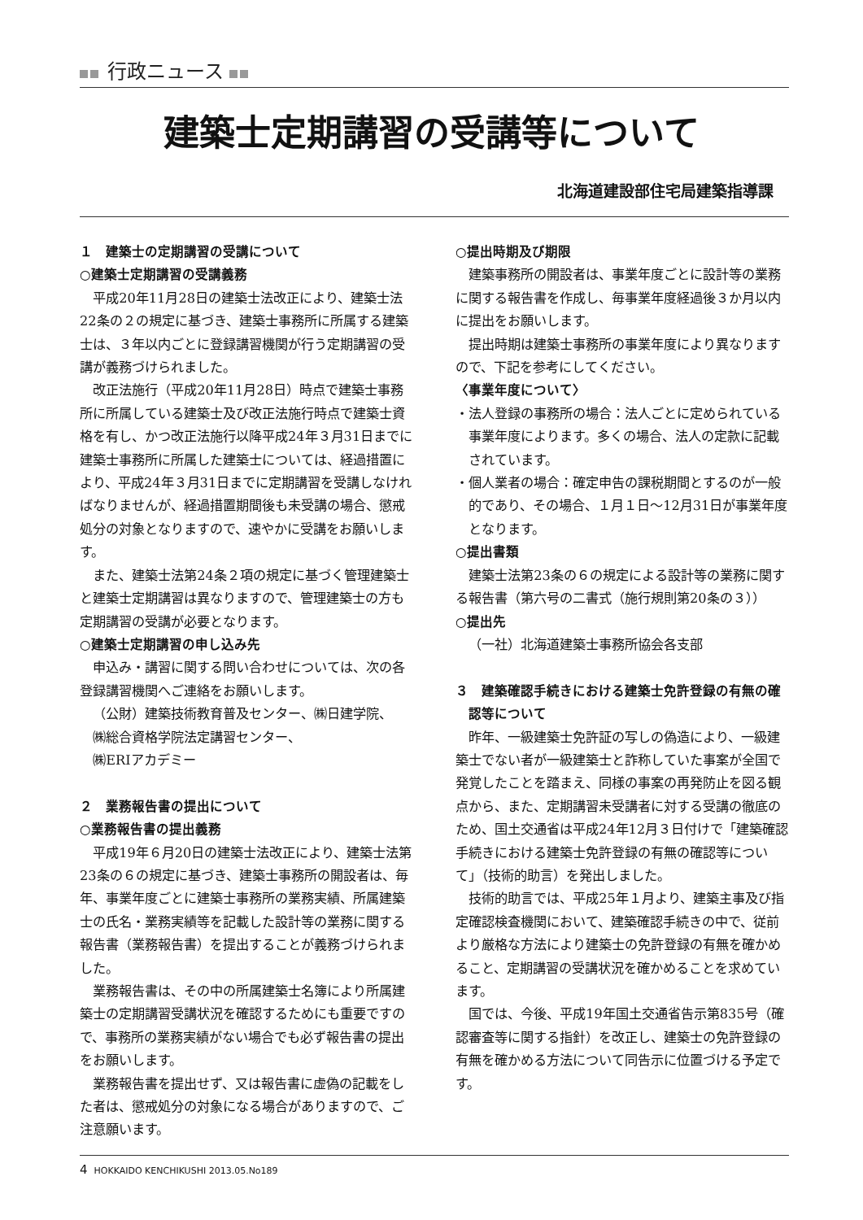行政ニュース
建築士定期講習の受講等について
北海道建設部住宅局建築指導課
１　建築士の定期講習の受講について
○建築士定期講習の受講義務
平成20年11月28日の建築士法改正により、建築士法22条の２の規定に基づき、建築士事務所に所属する建築士は、３年以内ごとに登録講習機関が行う定期講習の受講が義務づけられました。
改正法施行（平成20年11月28日）時点で建築士事務所に所属している建築士及び改正法施行時点で建築士資格を有し、かつ改正法施行以降平成24年３月31日までに建築士事務所に所属した建築士については、経過措置により、平成24年３月31日までに定期講習を受講しなければなりませんが、経過措置期間後も未受講の場合、懲戒処分の対象となりますので、速やかに受講をお願いします。
また、建築士法第24条２項の規定に基づく管理建築士と建築士定期講習は異なりますので、管理建築士の方も定期講習の受講が必要となります。
○建築士定期講習の申し込み先
申込み・講習に関する問い合わせについては、次の各登録講習機関へご連絡をお願いします。
（公財）建築技術教育普及センター、㈱日建学院、
㈱総合資格学院法定講習センター、
㈱ERIアカデミー
２　業務報告書の提出について
○業務報告書の提出義務
平成19年６月20日の建築士法改正により、建築士法第23条の６の規定に基づき、建築士事務所の開設者は、毎年、事業年度ごとに建築士事務所の業務実績、所属建築士の氏名・業務実績等を記載した設計等の業務に関する報告書（業務報告書）を提出することが義務づけられました。
業務報告書は、その中の所属建築士名簿により所属建築士の定期講習受講状況を確認するためにも重要ですので、事務所の業務実績がない場合でも必ず報告書の提出をお願いします。
業務報告書を提出せず、又は報告書に虚偽の記載をした者は、懲戒処分の対象になる場合がありますので、ご注意願います。
○提出時期及び期限
建築事務所の開設者は、事業年度ごとに設計等の業務に関する報告書を作成し、毎事業年度経過後３か月以内に提出をお願いします。
提出時期は建築士事務所の事業年度により異なりますので、下記を参考にしてください。
〈事業年度について〉
・法人登録の事務所の場合：法人ごとに定められている事業年度によります。多くの場合、法人の定款に記載されています。
・個人業者の場合：確定申告の課税期間とするのが一般的であり、その場合、１月１日～12月31日が事業年度となります。
○提出書類
建築士法第23条の６の規定による設計等の業務に関する報告書（第六号の二書式（施行規則第20条の３））
○提出先
（一社）北海道建築士事務所協会各支部
３　建築確認手続きにおける建築士免許登録の有無の確認等について
昨年、一級建築士免許証の写しの偽造により、一級建築士でない者が一級建築士と詐称していた事案が全国で発覚したことを踏まえ、同様の事案の再発防止を図る観点から、また、定期講習未受講者に対する受講の徹底のため、国土交通省は平成24年12月３日付けで「建築確認手続きにおける建築士免許登録の有無の確認等について」（技術的助言）を発出しました。
技術的助言では、平成25年１月より、建築主事及び指定確認検査機関において、建築確認手続きの中で、従前より厳格な方法により建築士の免許登録の有無を確かめること、定期講習の受講状況を確かめることを求めています。
国では、今後、平成19年国土交通省告示第835号（確認審査等に関する指針）を改正し、建築士の免許登録の有無を確かめる方法について同告示に位置づける予定です。
4 HOKKAIDO KENCHIKUSHI 2013.05.No189